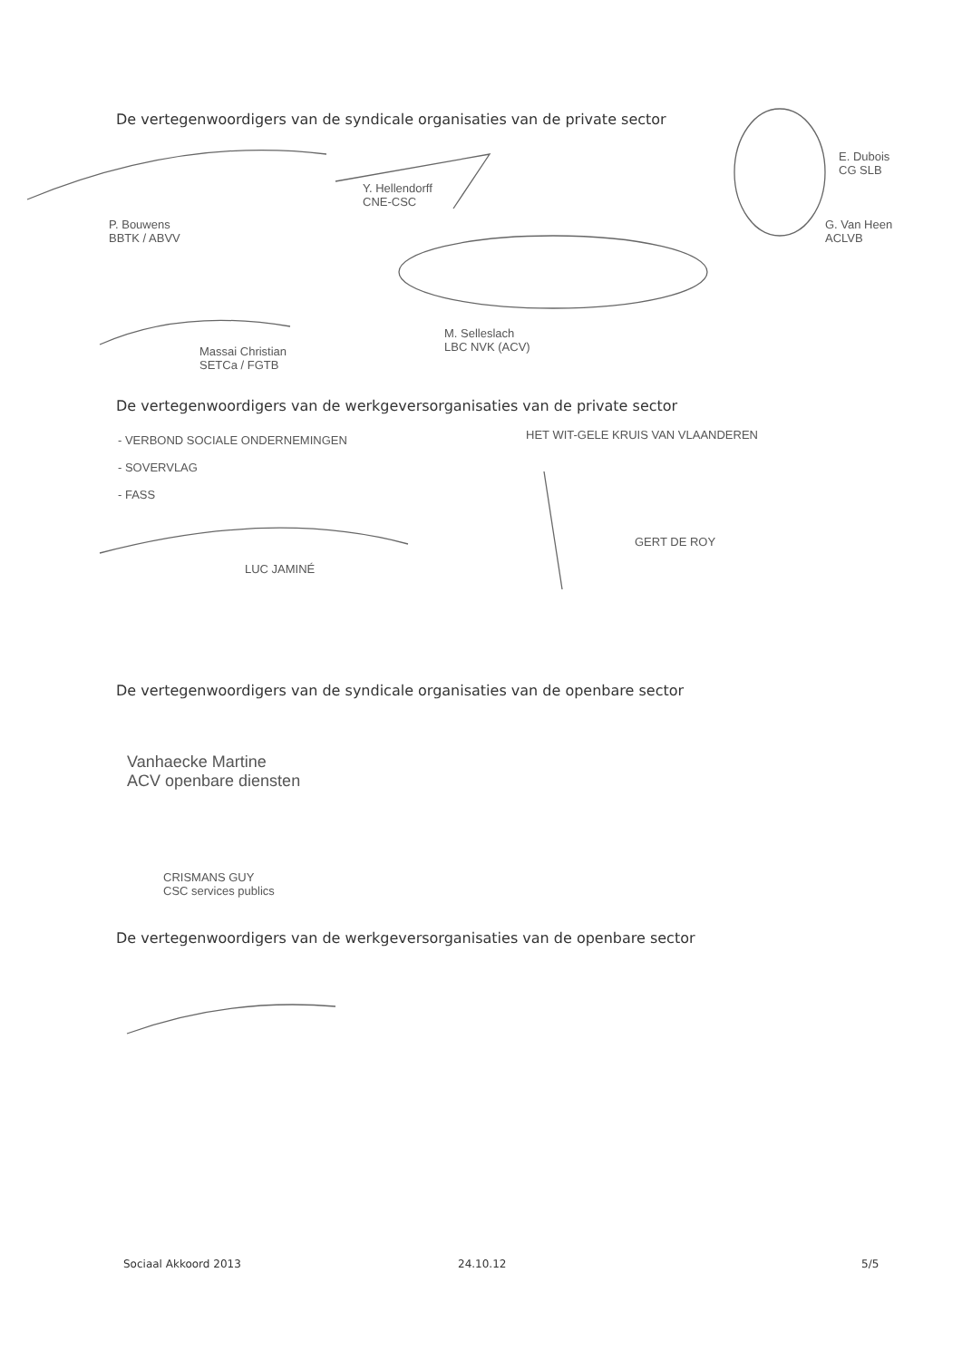De vertegenwoordigers van de syndicale organisaties van de private sector
P. Bouwens
BBTK / ABVV
Y. Hellendorff
CNE-CSC
E. Dubois
CG SLB
G. Van Heen
ACLVB
Massai Christian
SETCa / FGTB
M. Selleslach
LBC NVK (ACV)
De vertegenwoordigers van de werkgeversorganisaties van de private sector
- VERBOND SOCIALE ONDERNEMINGEN
- SOVERVLAG
- FASS
LUC JAMINÉ
HET WIT-GELE KRUIS VAN VLAANDEREN
GERT DE ROY
De vertegenwoordigers van de syndicale organisaties van de openbare sector
Vanhaecke Martine
ACV openbare diensten
CRISMANS GUY
CSC services publics
De vertegenwoordigers van de werkgeversorganisaties van de openbare sector
Sociaal Akkoord 2013 24.10.12 5/5